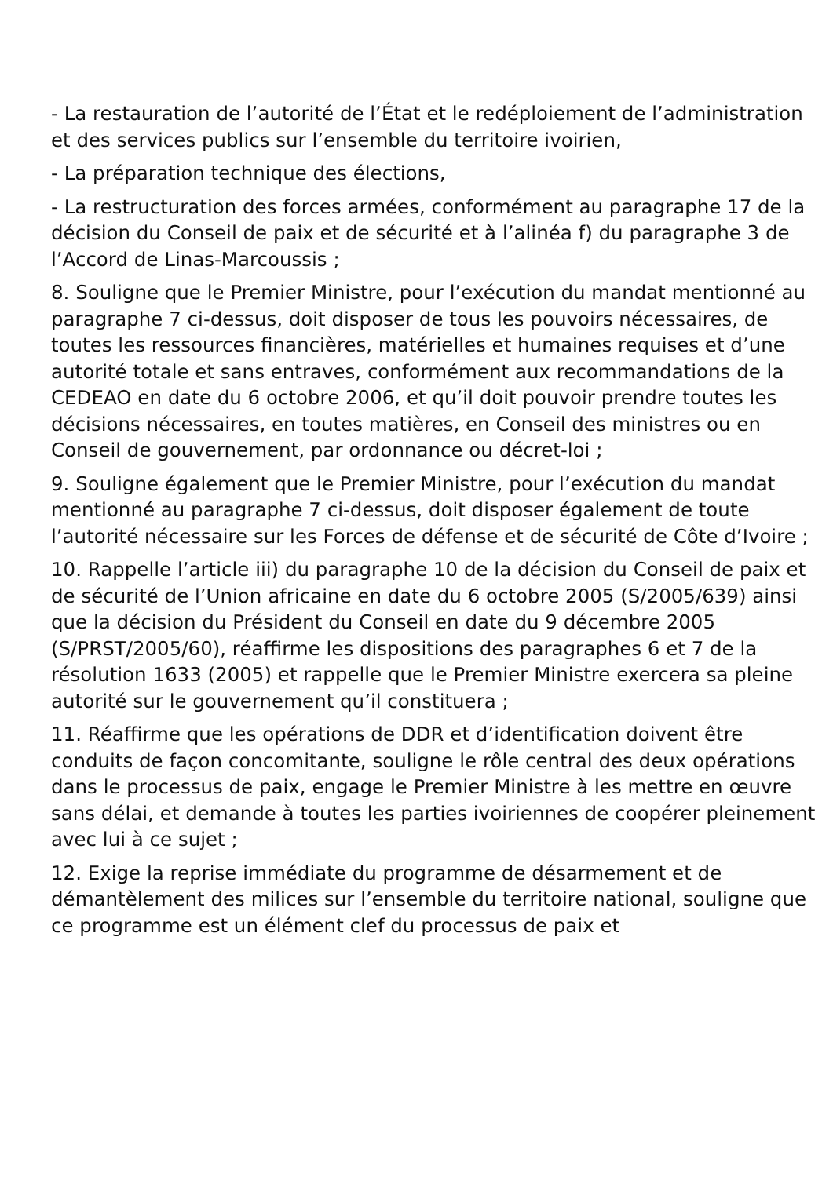- La restauration de l’autorité de l’État et le redéploiement de l’administration et des services publics sur l’ensemble du territoire ivoirien,
- La préparation technique des élections,
- La restructuration des forces armées, conformément au paragraphe 17 de la décision du Conseil de paix et de sécurité et à l’alinéa f) du paragraphe 3 de l’Accord de Linas-Marcoussis ;
8. Souligne que le Premier Ministre, pour l’exécution du mandat mentionné au paragraphe 7 ci-dessus, doit disposer de tous les pouvoirs nécessaires, de toutes les ressources financières, matérielles et humaines requises et d’une autorité totale et sans entraves, conformément aux recommandations de la CEDEAO en date du 6 octobre 2006, et qu’il doit pouvoir prendre toutes les décisions nécessaires, en toutes matières, en Conseil des ministres ou en Conseil de gouvernement, par ordonnance ou décret-loi ;
9. Souligne également que le Premier Ministre, pour l’exécution du mandat mentionné au paragraphe 7 ci-dessus, doit disposer également de toute l’autorité nécessaire sur les Forces de défense et de sécurité de Côte d’Ivoire ;
10. Rappelle l’article iii) du paragraphe 10 de la décision du Conseil de paix et de sécurité de l’Union africaine en date du 6 octobre 2005 (S/2005/639) ainsi que la décision du Président du Conseil en date du 9 décembre 2005 (S/PRST/2005/60), réaffirme les dispositions des paragraphes 6 et 7 de la résolution 1633 (2005) et rappelle que le Premier Ministre exercera sa pleine autorité sur le gouvernement qu’il constituera ;
11. Réaffirme que les opérations de DDR et d’identification doivent être conduits de façon concomitante, souligne le rôle central des deux opérations dans le processus de paix, engage le Premier Ministre à les mettre en œuvre sans délai, et demande à toutes les parties ivoiriennes de coopérer pleinement avec lui à ce sujet ;
12. Exige la reprise immédiate du programme de désarmement et de démantèlement des milices sur l’ensemble du territoire national, souligne que ce programme est un élément clef du processus de paix et